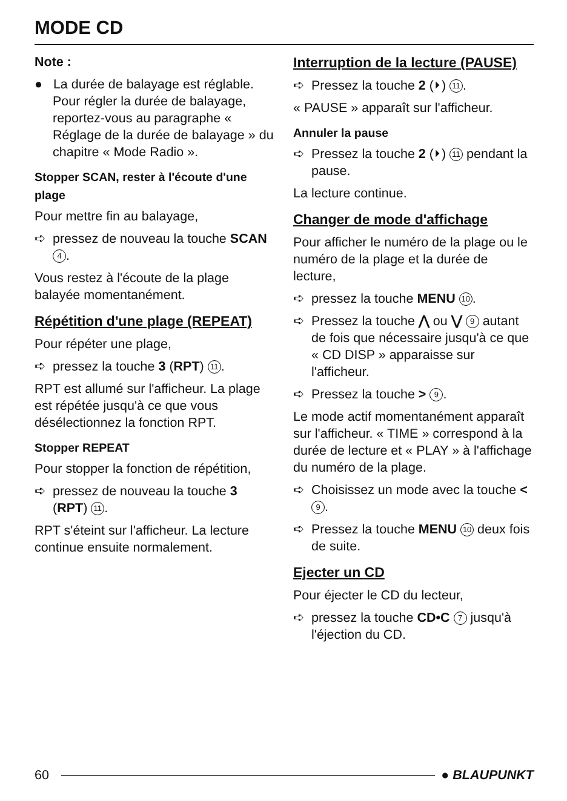MODE CD
Note :
● La durée de balayage est réglable. Pour régler la durée de balayage, reportez-vous au paragraphe « Réglage de la durée de balayage » du chapitre « Mode Radio ».
Stopper SCAN, rester à l'écoute d'une plage
Pour mettre fin au balayage,
➪ pressez de nouveau la touche SCAN 4.
Vous restez à l'écoute de la plage balayée momentanément.
Répétition d'une plage (REPEAT)
Pour répéter une plage,
➪ pressez la touche 3 (RPT) 11.
RPT est allumé sur l'afficheur. La plage est répétée jusqu'à ce que vous désélectionnez la fonction RPT.
Stopper REPEAT
Pour stopper la fonction de répétition,
➪ pressez de nouveau la touche 3 (RPT) 11.
RPT s'éteint sur l'afficheur. La lecture continue ensuite normalement.
Interruption de la lecture (PAUSE)
➪ Pressez la touche 2 (⏵) 11.
« PAUSE » apparaît sur l'afficheur.
Annuler la pause
➪ Pressez la touche 2 (⏵) 11 pendant la pause.
La lecture continue.
Changer de mode d'affichage
Pour afficher le numéro de la plage ou le numéro de la plage et la durée de lecture,
➪ pressez la touche MENU 10.
➪ Pressez la touche ⋀ ou ⋁ 9 autant de fois que nécessaire jusqu'à ce que « CD DISP » apparaisse sur l'afficheur.
➪ Pressez la touche > 9.
Le mode actif momentanément apparaît sur l'afficheur. « TIME » correspond à la durée de lecture et « PLAY » à l'affichage du numéro de la plage.
➪ Choisissez un mode avec la touche < 9.
➪ Pressez la touche MENU 10 deux fois de suite.
Ejecter un CD
Pour éjecter le CD du lecteur,
➪ pressez la touche CD•C 7 jusqu'à l'éjection du CD.
60 ● BLAUPUNKT